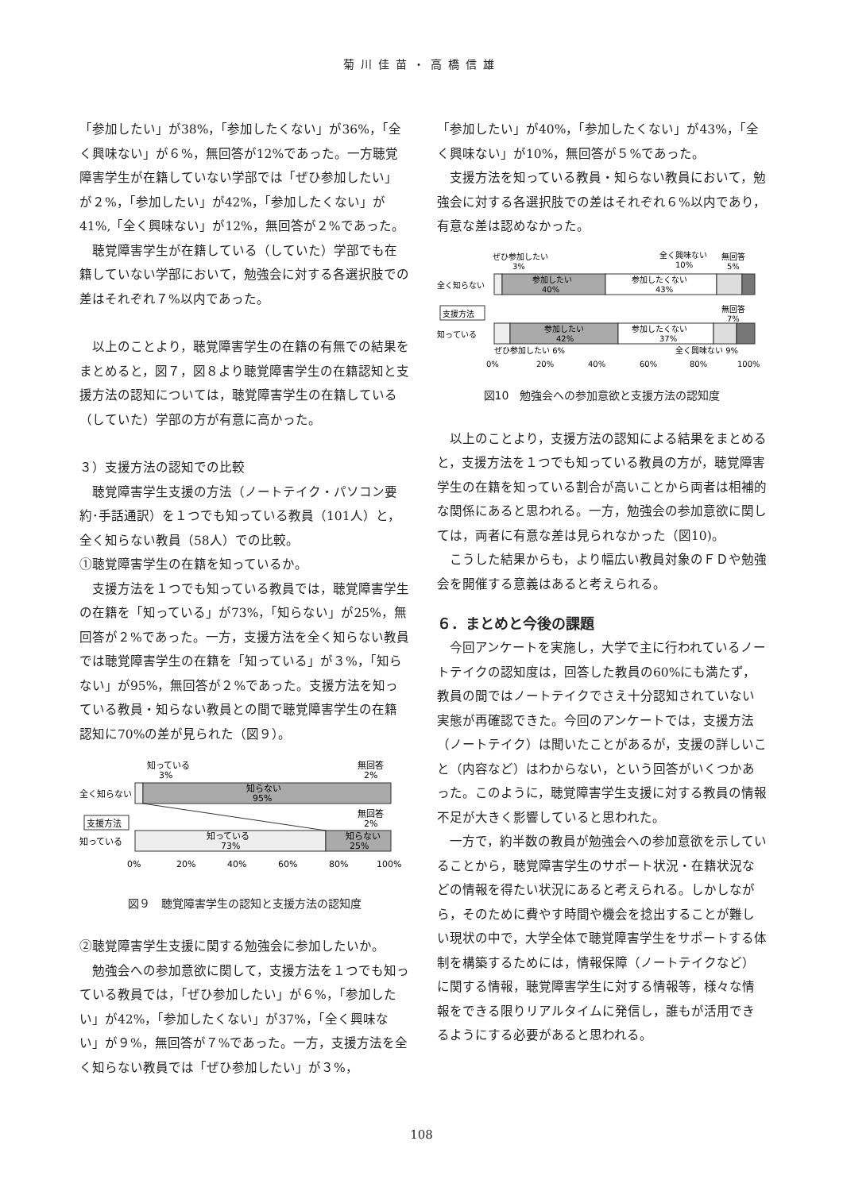菊川佳苗・高橋信雄
「参加したい」が38%，「参加したくない」が36%，「全く興味ない」が６%，無回答が12%であった。一方聴覚障害学生が在籍していない学部では「ぜひ参加したい」が２%，「参加したい」が42%，「参加したくない」が41%,「全く興味ない」が12%，無回答が２%であった。
聴覚障害学生が在籍している（していた）学部でも在籍していない学部において，勉強会に対する各選択肢での差はそれぞれ７%以内であった。
以上のことより，聴覚障害学生の在籍の有無での結果をまとめると，図７，図８より聴覚障害学生の在籍認知と支援方法の認知については，聴覚障害学生の在籍している（していた）学部の方が有意に高かった。
３）支援方法の認知での比較
聴覚障害学生支援の方法（ノートテイク・パソコン要約･手話通訳）を１つでも知っている教員（101人）と，全く知らない教員（58人）での比較。
①聴覚障害学生の在籍を知っているか。
支援方法を１つでも知っている教員では，聴覚障害学生の在籍を「知っている」が73%，「知らない」が25%，無回答が２%であった。一方，支援方法を全く知らない教員では聴覚障害学生の在籍を「知っている」が３%，「知らない」が95%，無回答が２%であった。支援方法を知っている教員・知らない教員との間で聴覚障害学生の在籍認知に70%の差が見られた（図９）。
知っている
3%
無回答
2%
全く知らない
知らない
95%
支援方法
無回答
2%
知っている
知っている
73%
知らない
25%
0%
20%
40%
60%
80%
100%
図９　聴覚障害学生の認知と支援方法の認知度
②聴覚障害学生支援に関する勉強会に参加したいか。
勉強会への参加意欲に関して，支援方法を１つでも知っている教員では，「ぜひ参加したい」が６%，「参加したい」が42%，「参加したくない」が37%，「全く興味ない」が９%，無回答が７%であった。一方，支援方法を全く知らない教員では「ぜひ参加したい」が３%，
「参加したい」が40%，「参加したくない」が43%，「全く興味ない」が10%，無回答が５%であった。
支援方法を知っている教員・知らない教員において，勉強会に対する各選択肢での差はそれぞれ６%以内であり，有意な差は認めなかった。
ぜひ参加したい
3%
全く興味ない
10%
無回答
5%
全く知らない
参加したい
40%
参加したくない
43%
支援方法
無回答
7%
知っている
参加したい
42%
参加したくない
37%
ぜひ参加したい 6%
全く興味ない 9%
0%
20%
40%
60%
80%
100%
図10　勉強会への参加意欲と支援方法の認知度
以上のことより，支援方法の認知による結果をまとめると，支援方法を１つでも知っている教員の方が，聴覚障害学生の在籍を知っている割合が高いことから両者は相補的な関係にあると思われる。一方，勉強会の参加意欲に関しては，両者に有意な差は見られなかった（図10)。
こうした結果からも，より幅広い教員対象のＦＤや勉強会を開催する意義はあると考えられる。
６．まとめと今後の課題
今回アンケートを実施し，大学で主に行われているノートテイクの認知度は，回答した教員の60%にも満たず，教員の間ではノートテイクでさえ十分認知されていない実態が再確認できた。今回のアンケートでは，支援方法（ノートテイク）は聞いたことがあるが，支援の詳しいこと（内容など）はわからない，という回答がいくつかあった。このように，聴覚障害学生支援に対する教員の情報不足が大きく影響していると思われた。
一方で，約半数の教員が勉強会への参加意欲を示していることから，聴覚障害学生のサポート状況・在籍状況などの情報を得たい状況にあると考えられる。しかしながら，そのために費やす時間や機会を捻出することが難しい現状の中で，大学全体で聴覚障害学生をサポートする体制を構築するためには，情報保障（ノートテイクなど）に関する情報，聴覚障害学生に対する情報等，様々な情報をできる限りリアルタイムに発信し，誰もが活用できるようにする必要があると思われる。
108